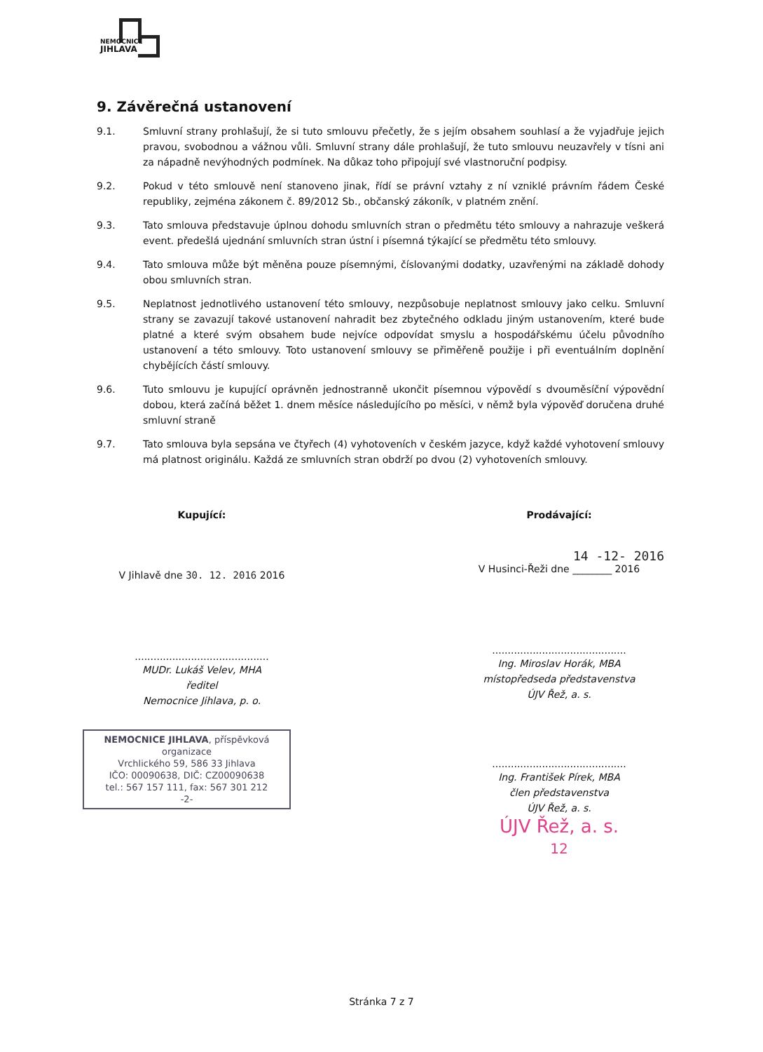NEMOCNICE
JIHLAVA
9. Závěrečná ustanovení
9.1. Smluvní strany prohlašují, že si tuto smlouvu přečetly, že s jejím obsahem souhlasí a že vyjadřuje jejich pravou, svobodnou a vážnou vůli. Smluvní strany dále prohlašují, že tuto smlouvu neuzavřely v tísni ani za nápadně nevýhodných podmínek. Na důkaz toho připojují své vlastnoruční podpisy.
9.2. Pokud v této smlouvě není stanoveno jinak, řídí se právní vztahy z ní vzniklé právním řádem České republiky, zejména zákonem č. 89/2012 Sb., občanský zákoník, v platném znění.
9.3. Tato smlouva představuje úplnou dohodu smluvních stran o předmětu této smlouvy a nahrazuje veškerá event. předešlá ujednání smluvních stran ústní i písemná týkající se předmětu této smlouvy.
9.4. Tato smlouva může být měněna pouze písemnými, číslovanými dodatky, uzavřenými na základě dohody obou smluvních stran.
9.5. Neplatnost jednotlivého ustanovení této smlouvy, nezpůsobuje neplatnost smlouvy jako celku. Smluvní strany se zavazují takové ustanovení nahradit bez zbytečného odkladu jiným ustanovením, které bude platné a které svým obsahem bude nejvíce odpovídat smyslu a hospodářskému účelu původního ustanovení a této smlouvy. Toto ustanovení smlouvy se přiměřeně použije i při eventuálním doplnění chybějících částí smlouvy.
9.6. Tuto smlouvu je kupující oprávněn jednostranně ukončit písemnou výpovědí s dvouměsíční výpovědní dobou, která začíná běžet 1. dnem měsíce následujícího po měsíci, v němž byla výpověď doručena druhé smluvní straně
9.7. Tato smlouva byla sepsána ve čtyřech (4) vyhotoveních v českém jazyce, když každé vyhotovení smlouvy má platnost originálu. Každá ze smluvních stran obdrží po dvou (2) vyhotoveních smlouvy.
Kupující:
V Jihlavě dne 30. 12. 2016 2016
...........................................
MUDr. Lukáš Velev, MHA
ředitel
Nemocnice Jihlava, p. o.
NEMOCNICE JIHLAVA, příspěvková organizace
Vrchlického 59, 586 33 Jihlava
IČO: 00090638, DIČ: CZ00090638
tel.: 567 157 111, fax: 567 301 212
-2-
Prodávající:
14 -12- 2016
V Husinci-Řeži dne ________ 2016
...........................................
Ing. Miroslav Horák, MBA
místopředseda představenstva
ÚJV Řež, a. s.
...........................................
Ing. František Pírek, MBA
člen představenstva
ÚJV Řež, a. s.
ÚJV Řež, a. s.
12
Stránka 7 z 7